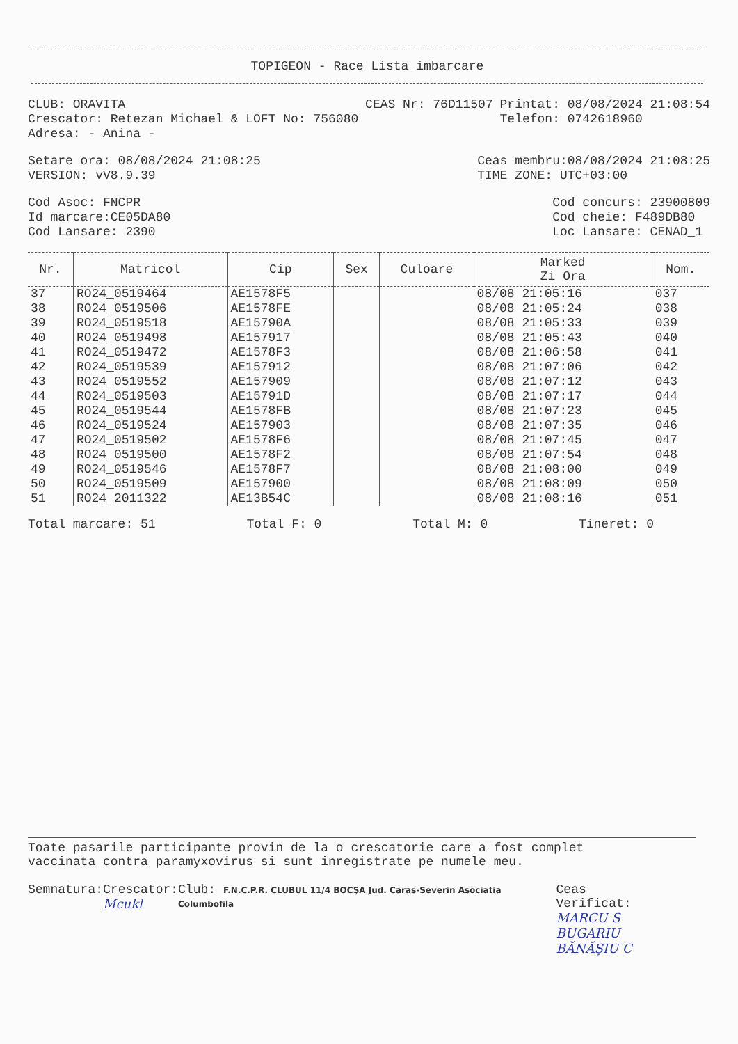TOPIGEON - Race Lista imbarcare
CLUB: ORAVITA
Crescator: Retezan Michael & LOFT No: 756080
Adresa: - Anina -
CEAS Nr: 76D11507 Printat: 08/08/2024 21:08:54
Telefon: 0742618960
Setare ora: 08/08/2024 21:08:25
VERSION: vV8.9.39
Ceas membru:08/08/2024 21:08:25
TIME ZONE: UTC+03:00
Cod Asoc: FNCPR
Id marcare:CE05DA80
Cod Lansare: 2390
Cod concurs: 23900809
Cod cheie: F489DB80
Loc Lansare: CENAD_1
| Nr. | Matricol | Cip | Sex | Culoare | Marked Zi Ora | Nom. |
| --- | --- | --- | --- | --- | --- | --- |
| 37 | RO24_0519464 | AE1578F5 | | | 08/08 21:05:16 | 037 |
| 38 | RO24_0519506 | AE1578FE | | | 08/08 21:05:24 | 038 |
| 39 | RO24_0519518 | AE15790A | | | 08/08 21:05:33 | 039 |
| 40 | RO24_0519498 | AE157917 | | | 08/08 21:05:43 | 040 |
| 41 | RO24_0519472 | AE1578F3 | | | 08/08 21:06:58 | 041 |
| 42 | RO24_0519539 | AE157912 | | | 08/08 21:07:06 | 042 |
| 43 | RO24_0519552 | AE157909 | | | 08/08 21:07:12 | 043 |
| 44 | RO24_0519503 | AE15791D | | | 08/08 21:07:17 | 044 |
| 45 | RO24_0519544 | AE1578FB | | | 08/08 21:07:23 | 045 |
| 46 | RO24_0519524 | AE157903 | | | 08/08 21:07:35 | 046 |
| 47 | RO24_0519502 | AE1578F6 | | | 08/08 21:07:45 | 047 |
| 48 | RO24_0519500 | AE1578F2 | | | 08/08 21:07:54 | 048 |
| 49 | RO24_0519546 | AE1578F7 | | | 08/08 21:08:00 | 049 |
| 50 | RO24_0519509 | AE157900 | | | 08/08 21:08:09 | 050 |
| 51 | RO24_2011322 | AE13B54C | | | 08/08 21:08:16 | 051 |
Total marcare: 51 Total F: 0 Total M: 0 Tineret: 0
Toate pasarile participante provin de la o crescatorie care a fost complet
vaccinata contra paramyxovirus si sunt inregistrate pe numele meu.
Semnatura: Crescator:
Mcukl Club: F.N.C.P.R. CLUBUL 11/4 BOCŞA Jud. Caras-Severin Asociatia Columbofila Ceas Verificat:
MARCU S
BUGARIU
BĂNĂŞIU C